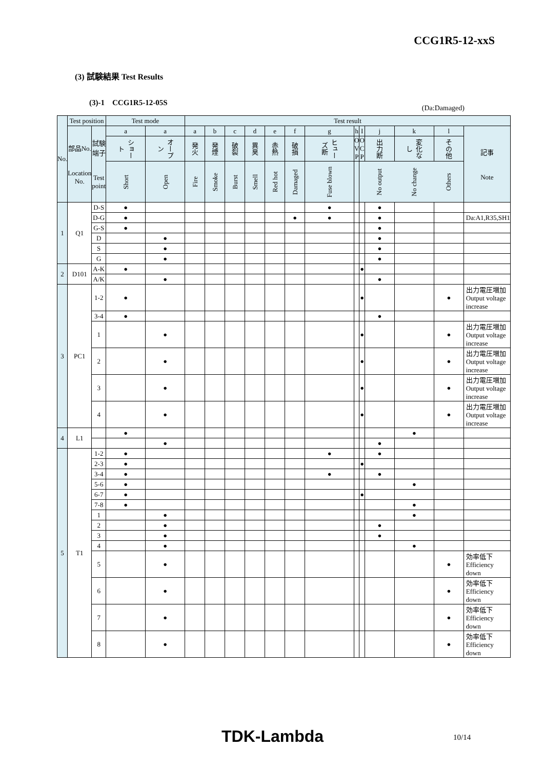CCG1R5-12-xxS
(3) 試験結果 Test Results
(3)-1 CCG1R5-12-05S
(Da:Damaged)
| No. | Test position | | Test mode | | Test result | | | | | | | | | | | | |
| --- | --- | --- | --- | --- | --- | --- | --- | --- | --- | --- | --- | --- | --- | --- | --- | --- | --- |
| | 部品No. Location No. | 試験端子 Test point | a | a | a | b | c | d | e | f | g | h | I | j | k | l | 記事 Note |
| | | | ショート | オープン | 発火 | 発煙 | 破裂 | 異臭 | 赤熱 | 破損 | ヒューズ断 | O V P | O C P | 出力断 | 変化なし | その他 | |
| | | | Short | Open | Fire | Smoke | Burst | Smell | Red hot | Damaged | Fuse blown | | | No output | No change | Others | |
| 1 | Q1 | D-S | ● | | | | | | | | ● | | | ● | | | |
| | | D-G | ● | | | | | | | ● | ● | | | ● | | | Da:A1,R35,SH1 |
| | | G-S | ● | | | | | | | | | | | ● | | | |
| | | D | | ● | | | | | | | | | | ● | | | |
| | | S | | ● | | | | | | | | | | ● | | | |
| | | G | | ● | | | | | | | | | | ● | | | |
| 2 | D101 | A-K | ● | | | | | | | | | | ● | | | | |
| | | A/K | | ● | | | | | | | | | | ● | | | |
| 3 | PC1 | 1-2 | ● | | | | | | | | | | ● | | | ● | 出力電圧増加 Output voltage increase |
| | | 3-4 | ● | | | | | | | | | | | ● | | | |
| | | 1 | | ● | | | | | | | | | ● | | | ● | 出力電圧増加 Output voltage increase |
| | | 2 | | ● | | | | | | | | | ● | | | ● | 出力電圧増加 Output voltage increase |
| | | 3 | | ● | | | | | | | | | ● | | | ● | 出力電圧増加 Output voltage increase |
| | | 4 | | ● | | | | | | | | | ● | | | ● | 出力電圧増加 Output voltage increase |
| 4 | L1 | | ● | | | | | | | | | | | | ● | | |
| | | | | ● | | | | | | | | | | ● | | | |
| 5 | T1 | 1-2 | ● | | | | | | | | ● | | | ● | | | |
| | | 2-3 | ● | | | | | | | | | | ● | | | | |
| | | 3-4 | ● | | | | | | | | ● | | | ● | | | |
| | | 5-6 | ● | | | | | | | | | | | | ● | | |
| | | 6-7 | ● | | | | | | | | | | ● | | | | |
| | | 7-8 | ● | | | | | | | | | | | | ● | | |
| | | 1 | | ● | | | | | | | | | | | ● | | |
| | | 2 | | ● | | | | | | | | | | ● | | | |
| | | 3 | | ● | | | | | | | | | | ● | | | |
| | | 4 | | ● | | | | | | | | | | | ● | | |
| | | 5 | | ● | | | | | | | | | | | | ● | 効率低下 Efficiency down |
| | | 6 | | ● | | | | | | | | | | | | ● | 効率低下 Efficiency down |
| | | 7 | | ● | | | | | | | | | | | | ● | 効率低下 Efficiency down |
| | | 8 | | ● | | | | | | | | | | | | ● | 効率低下 Efficiency down |
TDK-Lambda 10/14